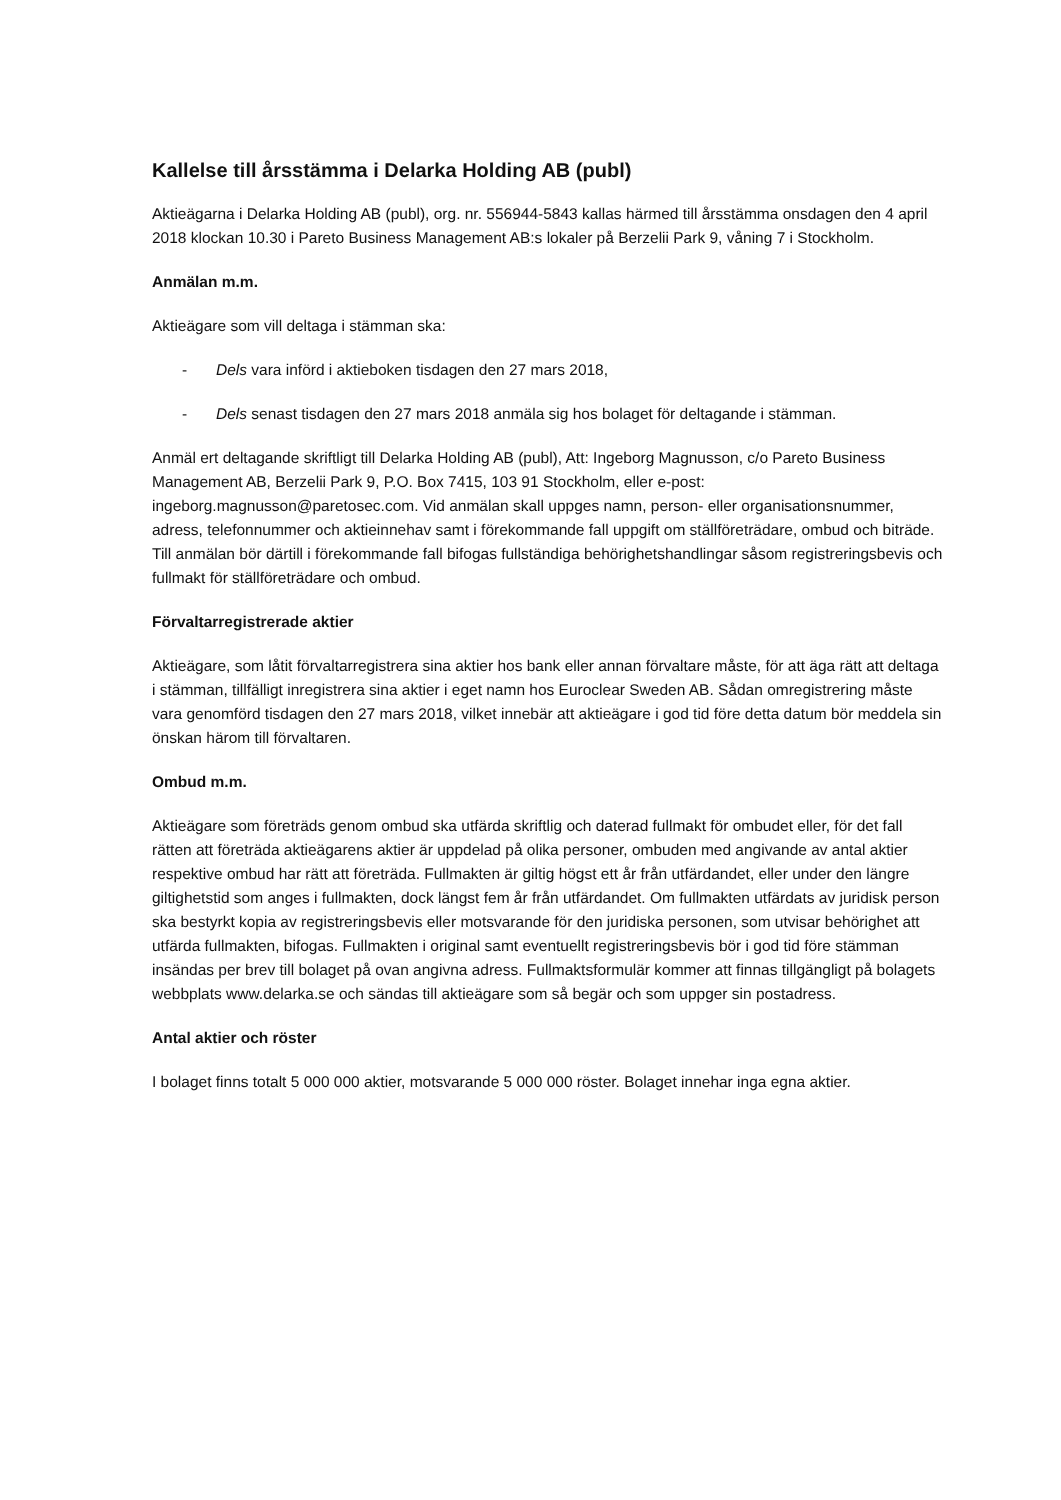Kallelse till årsstämma i Delarka Holding AB (publ)
Aktieägarna i Delarka Holding AB (publ), org. nr. 556944-5843 kallas härmed till årsstämma onsdagen den 4 april 2018 klockan 10.30 i Pareto Business Management AB:s lokaler på Berzelii Park 9, våning 7 i Stockholm.
Anmälan m.m.
Aktieägare som vill deltaga i stämman ska:
- Dels vara införd i aktieboken tisdagen den 27 mars 2018,
- Dels senast tisdagen den 27 mars 2018 anmäla sig hos bolaget för deltagande i stämman.
Anmäl ert deltagande skriftligt till Delarka Holding AB (publ), Att: Ingeborg Magnusson, c/o Pareto Business Management AB, Berzelii Park 9, P.O. Box 7415, 103 91 Stockholm, eller e-post: ingeborg.magnusson@paretosec.com. Vid anmälan skall uppges namn, person- eller organisationsnummer, adress, telefonnummer och aktieinnehav samt i förekommande fall uppgift om ställföreträdare, ombud och biträde. Till anmälan bör därtill i förekommande fall bifogas fullständiga behörighetshandlingar såsom registreringsbevis och fullmakt för ställföreträdare och ombud.
Förvaltarregistrerade aktier
Aktieägare, som låtit förvaltarregistrera sina aktier hos bank eller annan förvaltare måste, för att äga rätt att deltaga i stämman, tillfälligt inregistrera sina aktier i eget namn hos Euroclear Sweden AB. Sådan omregistrering måste vara genomförd tisdagen den 27 mars 2018, vilket innebär att aktieägare i god tid före detta datum bör meddela sin önskan härom till förvaltaren.
Ombud m.m.
Aktieägare som företräds genom ombud ska utfärda skriftlig och daterad fullmakt för ombudet eller, för det fall rätten att företräda aktieägarens aktier är uppdelad på olika personer, ombuden med angivande av antal aktier respektive ombud har rätt att företräda. Fullmakten är giltig högst ett år från utfärdandet, eller under den längre giltighetstid som anges i fullmakten, dock längst fem år från utfärdandet. Om fullmakten utfärdats av juridisk person ska bestyrkt kopia av registreringsbevis eller motsvarande för den juridiska personen, som utvisar behörighet att utfärda fullmakten, bifogas. Fullmakten i original samt eventuellt registreringsbevis bör i god tid före stämman insändas per brev till bolaget på ovan angivna adress. Fullmaktsformulär kommer att finnas tillgängligt på bolagets webbplats www.delarka.se och sändas till aktieägare som så begär och som uppger sin postadress.
Antal aktier och röster
I bolaget finns totalt 5 000 000 aktier, motsvarande 5 000 000 röster. Bolaget innehar inga egna aktier.